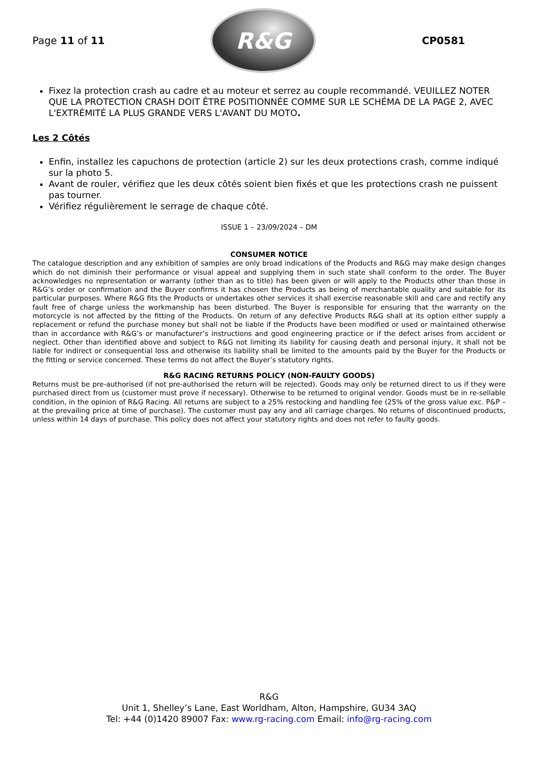Page 11 of 11
R&G
CP0581
Fixez la protection crash au cadre et au moteur et serrez au couple recommandé. VEUILLEZ NOTER QUE LA PROTECTION CRASH DOIT ÊTRE POSITIONNÉE COMME SUR LE SCHÉMA DE LA PAGE 2, AVEC L'EXTRÉMITÉ LA PLUS GRANDE VERS L'AVANT DU MOTO.
Les 2 Côtés
Enfin, installez les capuchons de protection (article 2) sur les deux protections crash, comme indiqué sur la photo 5.
Avant de rouler, vérifiez que les deux côtés soient bien fixés et que les protections crash ne puissent pas tourner.
Vérifiez régulièrement le serrage de chaque côté.
ISSUE 1 – 23/09/2024 – DM
CONSUMER NOTICE
The catalogue description and any exhibition of samples are only broad indications of the Products and R&G may make design changes which do not diminish their performance or visual appeal and supplying them in such state shall conform to the order. The Buyer acknowledges no representation or warranty (other than as to title) has been given or will apply to the Products other than those in R&G’s order or confirmation and the Buyer confirms it has chosen the Products as being of merchantable quality and suitable for its particular purposes. Where R&G fits the Products or undertakes other services it shall exercise reasonable skill and care and rectify any fault free of charge unless the workmanship has been disturbed. The Buyer is responsible for ensuring that the warranty on the motorcycle is not affected by the fitting of the Products. On return of any defective Products R&G shall at its option either supply a replacement or refund the purchase money but shall not be liable if the Products have been modified or used or maintained otherwise than in accordance with R&G’s or manufacturer’s instructions and good engineering practice or if the defect arises from accident or neglect. Other than identified above and subject to R&G not limiting its liability for causing death and personal injury, it shall not be liable for indirect or consequential loss and otherwise its liability shall be limited to the amounts paid by the Buyer for the Products or the fitting or service concerned. These terms do not affect the Buyer’s statutory rights.
R&G RACING RETURNS POLICY (NON-FAULTY GOODS)
Returns must be pre-authorised (if not pre-authorised the return will be rejected). Goods may only be returned direct to us if they were purchased direct from us (customer must prove if necessary). Otherwise to be returned to original vendor. Goods must be in re-sellable condition, in the opinion of R&G Racing. All returns are subject to a 25% restocking and handling fee (25% of the gross value exc. P&P – at the prevailing price at time of purchase). The customer must pay any and all carriage charges. No returns of discontinued products, unless within 14 days of purchase. This policy does not affect your statutory rights and does not refer to faulty goods.
R&G
Unit 1, Shelley’s Lane, East Worldham, Alton, Hampshire, GU34 3AQ
Tel: +44 (0)1420 89007 Fax: www.rg-racing.com Email: info@rg-racing.com